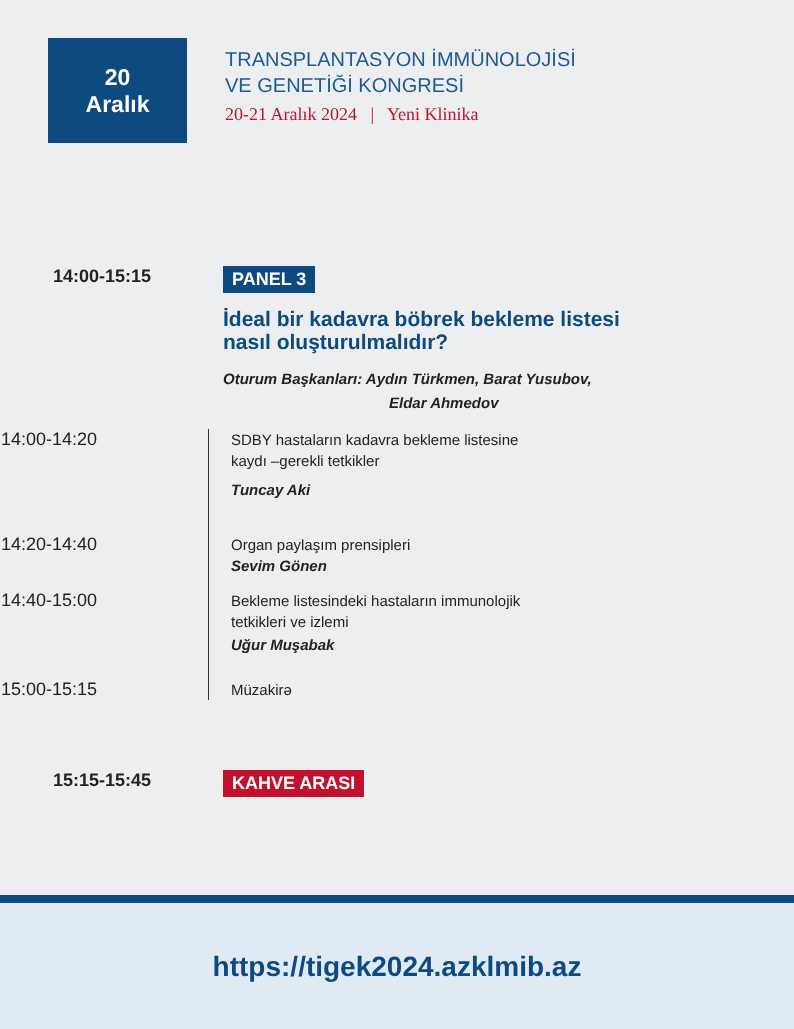20
Aralık
TRANSPLANTASYON İMMÜNOLOJİSİ
VE GENETİĞİ KONGRESİ
20-21 Aralık 2024 | Yeni Klinika
14:00-15:15
PANEL 3
İdeal bir kadavra böbrek bekleme listesi
nasıl oluşturulmalıdır?
Oturum Başkanları: Aydın Türkmen, Barat Yusubov,
Eldar Ahmedov
14:00-14:20
SDBY hastaların kadavra bekleme listesine
kaydı –gerekli tetkikler
Tuncay Aki
14:20-14:40
Organ paylaşım prensipleri
Sevim Gönen
14:40-15:00
Bekleme listesindeki hastaların immunolojik
tetkikleri ve izlemi
Uğur Muşabak
15:00-15:15
Müzakirə
15:15-15:45
KAHVE ARASI
https://tigek2024.azklmib.az